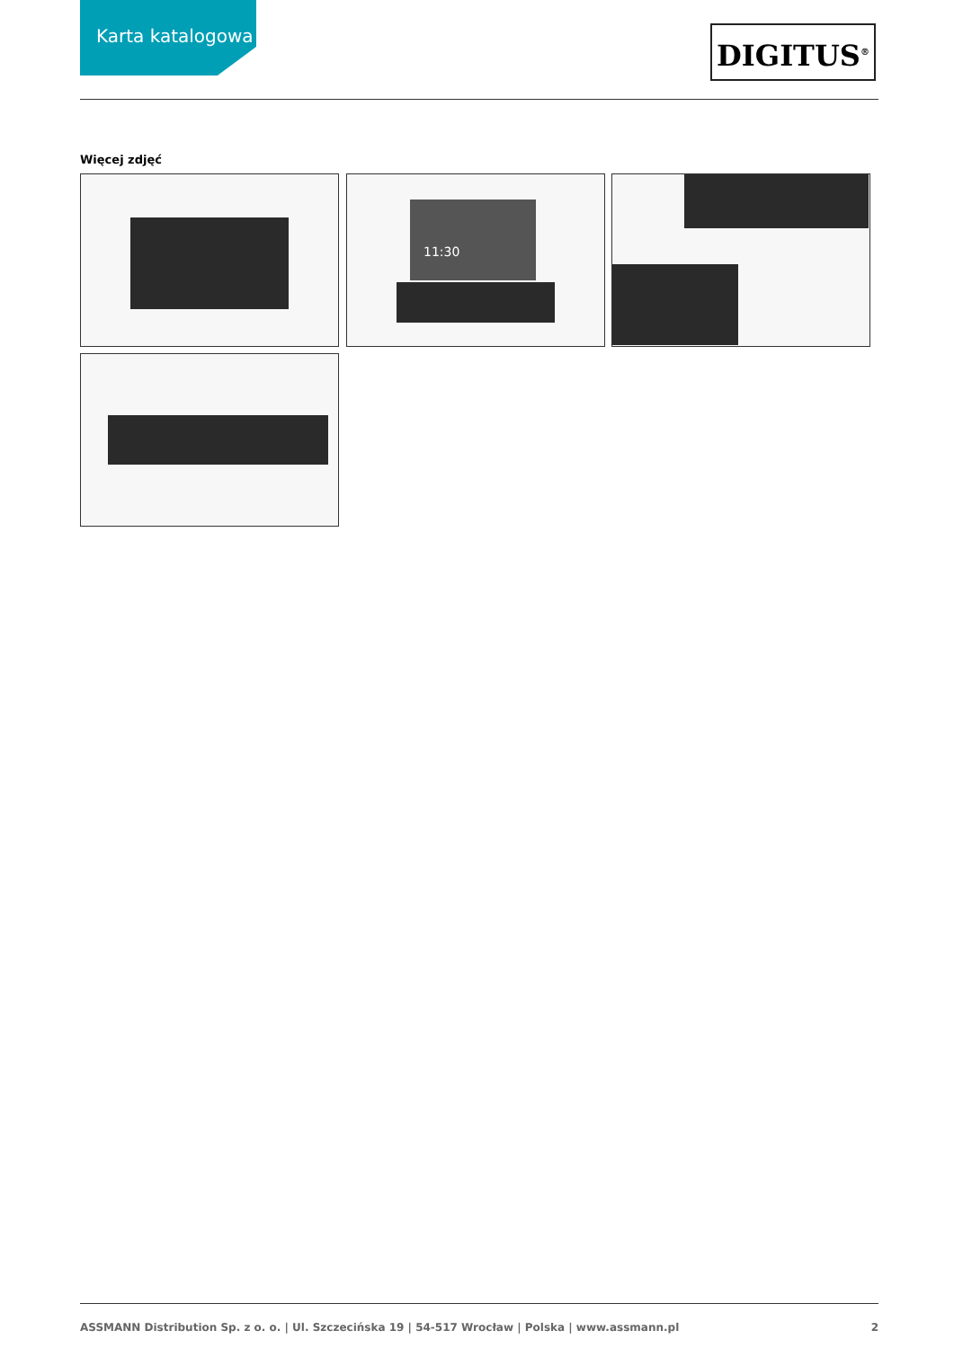Karta katalogowa DIGITUS<sup>®</sup>
Więcej zdjęć
11:30
ASSMANN Distribution Sp. z o. o. | Ul. Szczecińska 19 | 54-517 Wrocław | Polska | www.assmann.pl 2